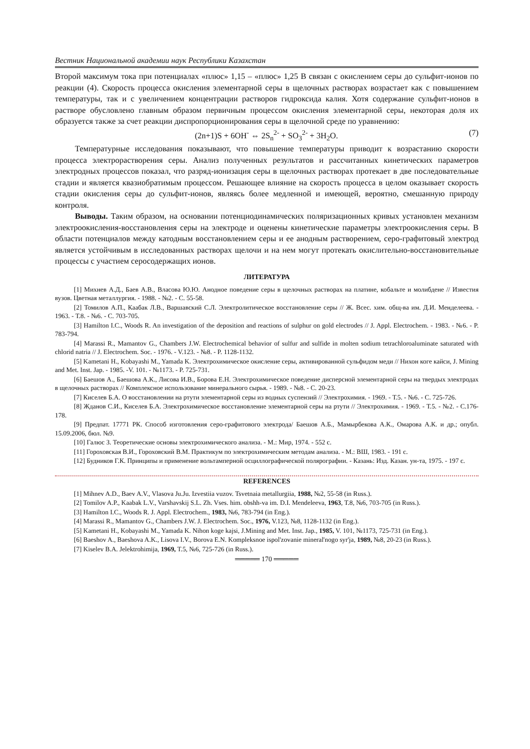Вестник Национальной академии наук Республики Казахстан
Второй максимум тока при потенциалах «плюс» 1,15 – «плюс» 1,25 В связан с окислением серы до сульфит-ионов по реакции (4). Скорость процесса окисления элементарной серы в щелочных растворах возрастает как с повышением температуры, так и с увеличением концентрации растворов гидроксида калия. Хотя содержание сульфит-ионов в растворе обусловлено главным образом первичным процессом окисления элементарной серы, некоторая доля их образуется также за счет реакции диспропорционирования серы в щелочной среде по уравнению:
(2n+1)S + 6OH<sup>-</sup> ⇔ 2S<sub>n</sub><sup>2-</sup> + SO<sub>3</sub><sup>2-</sup> + 3H<sub>2</sub>O. (7)
Температурные исследования показывают, что повышение температуры приводит к возрастанию скорости процесса электрорастворения серы. Анализ полученных результатов и рассчитанных кинетических параметров электродных процессов показал, что разряд-ионизация серы в щелочных растворах протекает в две последовательные стадии и является квазиобратимым процессом. Решающее влияние на скорость процесса в целом оказывает скорость стадии окисления серы до сульфит-ионов, являясь более медленной и имеющей, вероятно, смешанную природу контроля.
Выводы. Таким образом, на основании потенциодинамических поляризационных кривых установлен механизм электроокисления-восстановления серы на электроде и оценены кинетические параметры электроокисления серы. В области потенциалов между катодным восстановлением серы и ее анодным растворением, серо-графитовый электрод является устойчивым в исследованных растворах щелочи и на нем могут протекать окислительно-восстановительные процессы с участием серосодержащих ионов.
ЛИТЕРАТУРА
[1] Михнев А.Д., Баев А.В., Власова Ю.Ю. Анодное поведение серы в щелочных растворах на платине, кобальте и молибдене // Известия вузов. Цветная металлургия. - 1988. - №2. - С. 55-58.
[2] Томилов А.П., Каабак Л.В., Варшавский С.Л. Электролитическое восстановление серы // Ж. Всес. хим. общ-ва им. Д.И. Менделеева. - 1963. - Т.8. - №6. - С. 703-705.
[3] Hamilton I.C., Woods R. An investigation of the deposition and reactions of sulphur on gold electrodes // J. Appl. Electrochem. - 1983. - №6. - P. 783-794.
[4] Marassi R., Mamantov G., Chambers J.W. Electrochemical behavior of sulfur and sulfide in molten sodium tetrachloroaluminate saturated with chlorid natria // J. Electrochem. Soc. - 1976. - V.123. - №8. - P. 1128-1132.
[5] Kametani H., Kobayashi M., Yamada K. Электрохимическое окисление серы, активированной сульфидом меди // Нихон коге кайси, J. Mining and Met. Inst. Jap. - 1985. -V. 101. - №1173. - P. 725-731.
[6] Баешов А., Баешова А.К., Лисова И.В., Борова Е.Н. Электрохимическое поведение дисперсной элементарной серы на твердых электродах в щелочных растворах // Комплексное использование минерального сырья. - 1989. - №8. - С. 20-23.
[7] Киселев Б.А. О восстановлении на ртути элементарной серы из водных суспензий // Электрохимия. - 1969. - Т.5. - №6. - С. 725-726.
[8] Жданов С.И., Киселев Б.А. Электрохимическое восстановление элементарной серы на ртути // Электрохимия. - 1969. - Т.5. - №2. - С.176-178.
[9] Предпат. 17771 РК. Способ изготовления серо-графитового электрода/ Баешов А.Б., Мамырбекова А.К., Омарова А.К. и др.; опубл. 15.09.2006, бюл. №9.
[10] Галюс З. Теоретические основы электрохимического анализа. - М.: Мир, 1974. - 552 с.
[11] Гороховская В.И., Гороховский В.М. Практикум по электрохимическим методам анализа. - М.: ВШ, 1983. - 191 с.
[12] Будников Г.К. Принципы и применение вольтамперной осциллографической полярографии. - Казань: Изд. Казан. ун-та, 1975. - 197 с.
REFERENCES
[1] Mihnev A.D., Baev A.V., Vlasova Ju.Ju. Izvestiia vuzov. Tsvetnaia metallurgiia, 1988, №2, 55-58 (in Russ.).
[2] Tomilov A.P., Kaabak L.V., Varshavskij S.L. Zh. Vses. him. obshh-va im. D.I. Mendeleeva, 1963, T.8, №6, 703-705 (in Russ.).
[3] Hamilton I.C., Woods R. J. Appl. Electrochem., 1983, №6, 783-794 (in Eng.).
[4] Marassi R., Mamantov G., Chambers J.W. J. Electrochem. Soc., 1976, V.123, №8, 1128-1132 (in Eng.).
[5] Kametani H., Kobayashi M., Yamada K. Nihon koge kajsi, J.Mining and Met. Inst. Jap., 1985, V. 101, №1173, 725-731 (in Eng.).
[6] Baeshov A., Baeshova A.K., Lisova I.V., Borova E.N. Kompleksnoe ispol'zovanie mineral'nogo syr'ja, 1989, №8, 20-23 (in Russ.).
[7] Kiselev B.A. Jelektrohimija, 1969, T.5, №6, 725-726 (in Russ.).
═════ 170 ═════